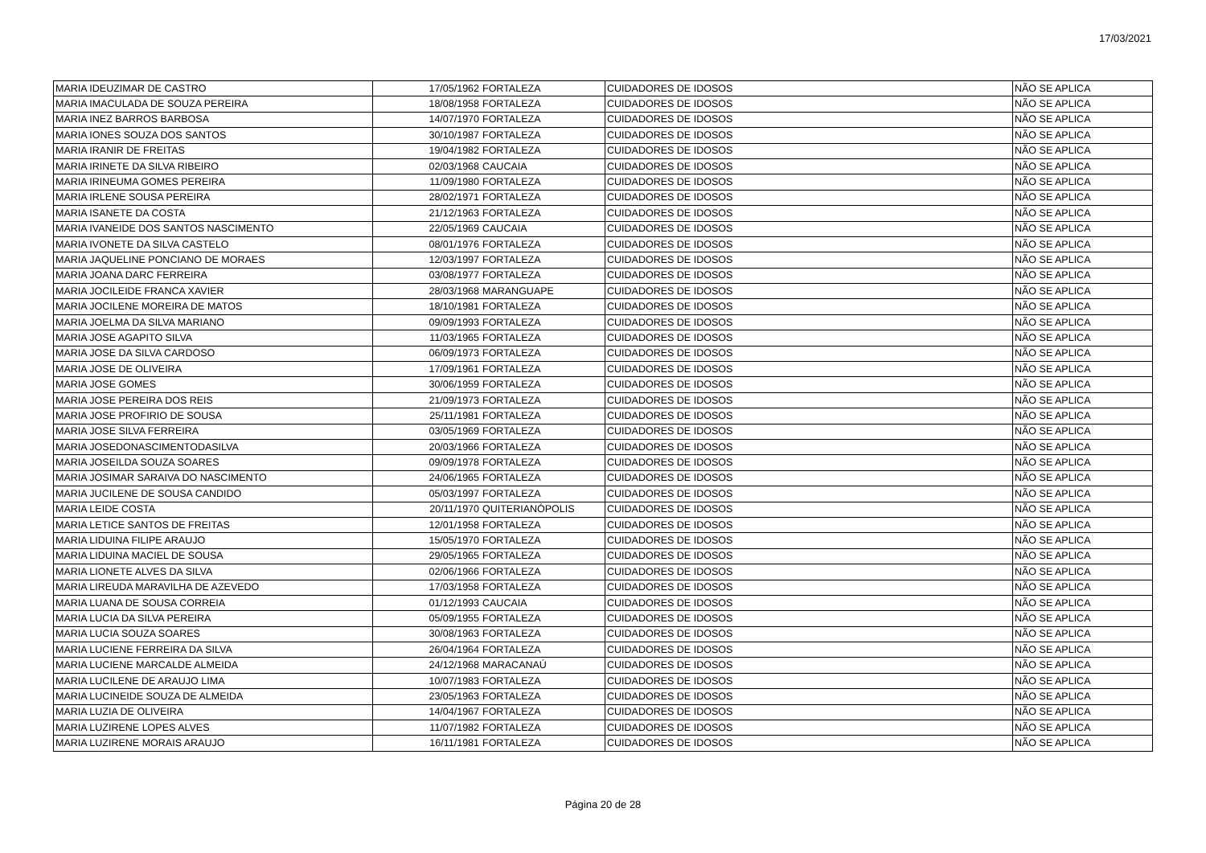17/03/2021
| MARIA IDEUZIMAR DE CASTRO | 17/05/1962 | FORTALEZA | CUIDADORES DE IDOSOS | NÃO SE APLICA |
| MARIA IMACULADA DE SOUZA PEREIRA | 18/08/1958 | FORTALEZA | CUIDADORES DE IDOSOS | NÃO SE APLICA |
| MARIA INEZ BARROS BARBOSA | 14/07/1970 | FORTALEZA | CUIDADORES DE IDOSOS | NÃO SE APLICA |
| MARIA IONES SOUZA DOS SANTOS | 30/10/1987 | FORTALEZA | CUIDADORES DE IDOSOS | NÃO SE APLICA |
| MARIA IRANIR DE FREITAS | 19/04/1982 | FORTALEZA | CUIDADORES DE IDOSOS | NÃO SE APLICA |
| MARIA IRINETE DA SILVA RIBEIRO | 02/03/1968 | CAUCAIA | CUIDADORES DE IDOSOS | NÃO SE APLICA |
| MARIA IRINEUMA GOMES PEREIRA | 11/09/1980 | FORTALEZA | CUIDADORES DE IDOSOS | NÃO SE APLICA |
| MARIA IRLENE SOUSA PEREIRA | 28/02/1971 | FORTALEZA | CUIDADORES DE IDOSOS | NÃO SE APLICA |
| MARIA ISANETE DA COSTA | 21/12/1963 | FORTALEZA | CUIDADORES DE IDOSOS | NÃO SE APLICA |
| MARIA IVANEIDE DOS SANTOS NASCIMENTO | 22/05/1969 | CAUCAIA | CUIDADORES DE IDOSOS | NÃO SE APLICA |
| MARIA IVONETE DA SILVA CASTELO | 08/01/1976 | FORTALEZA | CUIDADORES DE IDOSOS | NÃO SE APLICA |
| MARIA JAQUELINE PONCIANO DE MORAES | 12/03/1997 | FORTALEZA | CUIDADORES DE IDOSOS | NÃO SE APLICA |
| MARIA JOANA DARC FERREIRA | 03/08/1977 | FORTALEZA | CUIDADORES DE IDOSOS | NÃO SE APLICA |
| MARIA JOCILEIDE FRANCA XAVIER | 28/03/1968 | MARANGUAPE | CUIDADORES DE IDOSOS | NÃO SE APLICA |
| MARIA JOCILENE MOREIRA DE MATOS | 18/10/1981 | FORTALEZA | CUIDADORES DE IDOSOS | NÃO SE APLICA |
| MARIA JOELMA DA SILVA MARIANO | 09/09/1993 | FORTALEZA | CUIDADORES DE IDOSOS | NÃO SE APLICA |
| MARIA JOSE AGAPITO SILVA | 11/03/1965 | FORTALEZA | CUIDADORES DE IDOSOS | NÃO SE APLICA |
| MARIA JOSE DA SILVA CARDOSO | 06/09/1973 | FORTALEZA | CUIDADORES DE IDOSOS | NÃO SE APLICA |
| MARIA JOSE DE OLIVEIRA | 17/09/1961 | FORTALEZA | CUIDADORES DE IDOSOS | NÃO SE APLICA |
| MARIA JOSE GOMES | 30/06/1959 | FORTALEZA | CUIDADORES DE IDOSOS | NÃO SE APLICA |
| MARIA JOSE PEREIRA DOS REIS | 21/09/1973 | FORTALEZA | CUIDADORES DE IDOSOS | NÃO SE APLICA |
| MARIA JOSE PROFIRIO DE SOUSA | 25/11/1981 | FORTALEZA | CUIDADORES DE IDOSOS | NÃO SE APLICA |
| MARIA JOSE SILVA FERREIRA | 03/05/1969 | FORTALEZA | CUIDADORES DE IDOSOS | NÃO SE APLICA |
| MARIA JOSEDONASCIMENTODASILVA | 20/03/1966 | FORTALEZA | CUIDADORES DE IDOSOS | NÃO SE APLICA |
| MARIA JOSEILDA SOUZA SOARES | 09/09/1978 | FORTALEZA | CUIDADORES DE IDOSOS | NÃO SE APLICA |
| MARIA JOSIMAR SARAIVA DO NASCIMENTO | 24/06/1965 | FORTALEZA | CUIDADORES DE IDOSOS | NÃO SE APLICA |
| MARIA JUCILENE DE SOUSA CANDIDO | 05/03/1997 | FORTALEZA | CUIDADORES DE IDOSOS | NÃO SE APLICA |
| MARIA LEIDE COSTA | 20/11/1970 | QUITERIANÓPOLIS | CUIDADORES DE IDOSOS | NÃO SE APLICA |
| MARIA LETICE SANTOS DE FREITAS | 12/01/1958 | FORTALEZA | CUIDADORES DE IDOSOS | NÃO SE APLICA |
| MARIA LIDUINA FILIPE ARAUJO | 15/05/1970 | FORTALEZA | CUIDADORES DE IDOSOS | NÃO SE APLICA |
| MARIA LIDUINA MACIEL DE SOUSA | 29/05/1965 | FORTALEZA | CUIDADORES DE IDOSOS | NÃO SE APLICA |
| MARIA LIONETE ALVES DA SILVA | 02/06/1966 | FORTALEZA | CUIDADORES DE IDOSOS | NÃO SE APLICA |
| MARIA LIREUDA MARAVILHA DE AZEVEDO | 17/03/1958 | FORTALEZA | CUIDADORES DE IDOSOS | NÃO SE APLICA |
| MARIA LUANA DE SOUSA CORREIA | 01/12/1993 | CAUCAIA | CUIDADORES DE IDOSOS | NÃO SE APLICA |
| MARIA LUCIA DA SILVA PEREIRA | 05/09/1955 | FORTALEZA | CUIDADORES DE IDOSOS | NÃO SE APLICA |
| MARIA LUCIA SOUZA SOARES | 30/08/1963 | FORTALEZA | CUIDADORES DE IDOSOS | NÃO SE APLICA |
| MARIA LUCIENE FERREIRA DA SILVA | 26/04/1964 | FORTALEZA | CUIDADORES DE IDOSOS | NÃO SE APLICA |
| MARIA LUCIENE MARCALDE ALMEIDA | 24/12/1968 | MARACANAÚ | CUIDADORES DE IDOSOS | NÃO SE APLICA |
| MARIA LUCILENE DE ARAUJO LIMA | 10/07/1983 | FORTALEZA | CUIDADORES DE IDOSOS | NÃO SE APLICA |
| MARIA LUCINEIDE SOUZA DE ALMEIDA | 23/05/1963 | FORTALEZA | CUIDADORES DE IDOSOS | NÃO SE APLICA |
| MARIA LUZIA DE OLIVEIRA | 14/04/1967 | FORTALEZA | CUIDADORES DE IDOSOS | NÃO SE APLICA |
| MARIA LUZIRENE LOPES ALVES | 11/07/1982 | FORTALEZA | CUIDADORES DE IDOSOS | NÃO SE APLICA |
| MARIA LUZIRENE MORAIS ARAUJO | 16/11/1981 | FORTALEZA | CUIDADORES DE IDOSOS | NÃO SE APLICA |
Página 20 de 28